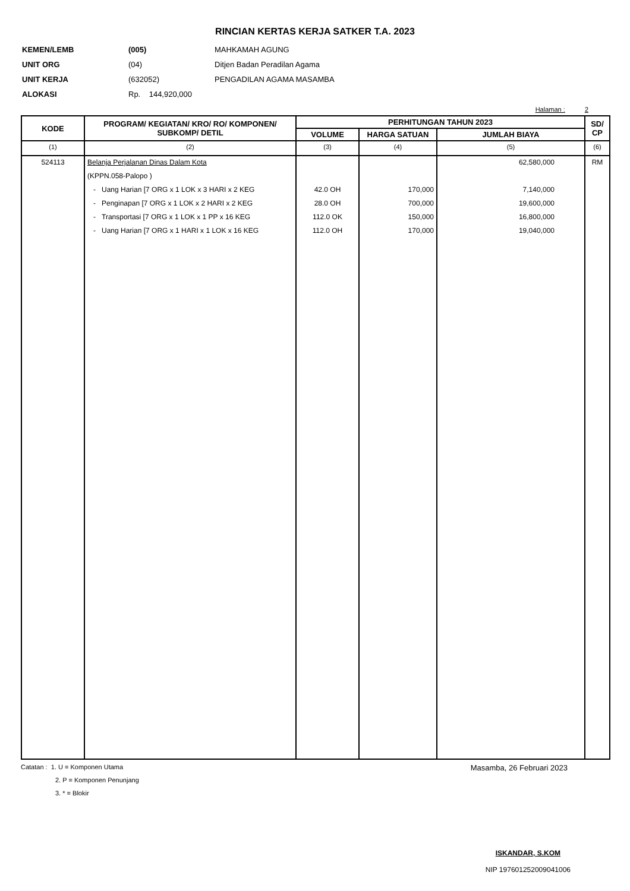RINCIAN KERTAS KERJA SATKER T.A. 2023
| KEMEN/LEMB | (005) | MAHKAMAH AGUNG |
| UNIT ORG | (04) | Ditjen Badan Peradilan Agama |
| UNIT KERJA | (632052) | PENGADILAN AGAMA MASAMBA |
| ALOKASI | Rp. 144,920,000 | |
Halaman : 2
| KODE | PROGRAM/ KEGIATAN/ KRO/ RO/ KOMPONEN/ SUBKOMP/ DETIL | PERHITUNGAN TAHUN 2023 | | | SD/ CP |
| --- | --- | --- | --- | --- | --- |
| | | VOLUME | HARGA SATUAN | JUMLAH BIAYA | |
| (1) | (2) | (3) | (4) | (5) | (6) |
| 524113 | Belanja Perjalanan Dinas Dalam Kota | | | 62,580,000 | RM |
| | (KPPN.058-Palopo ) | | | | |
| | - Uang Harian [7 ORG x 1 LOK x 3 HARI x 2 KEG | 42.0 OH | 170,000 | 7,140,000 | |
| | - Penginapan [7 ORG x 1 LOK x 2 HARI x 2 KEG | 28.0 OH | 700,000 | 19,600,000 | |
| | - Transportasi [7 ORG x 1 LOK x 1 PP x 16 KEG | 112.0 OK | 150,000 | 16,800,000 | |
| | - Uang Harian [7 ORG x 1 HARI x 1 LOK x 16 KEG | 112.0 OH | 170,000 | 19,040,000 | |
Catatan : 1. U = Komponen Utama
2. P = Komponen Penunjang
3. * = Blokir
Masamba, 26 Februari 2023
ISKANDAR, S.KOM
NIP 197601252009041006